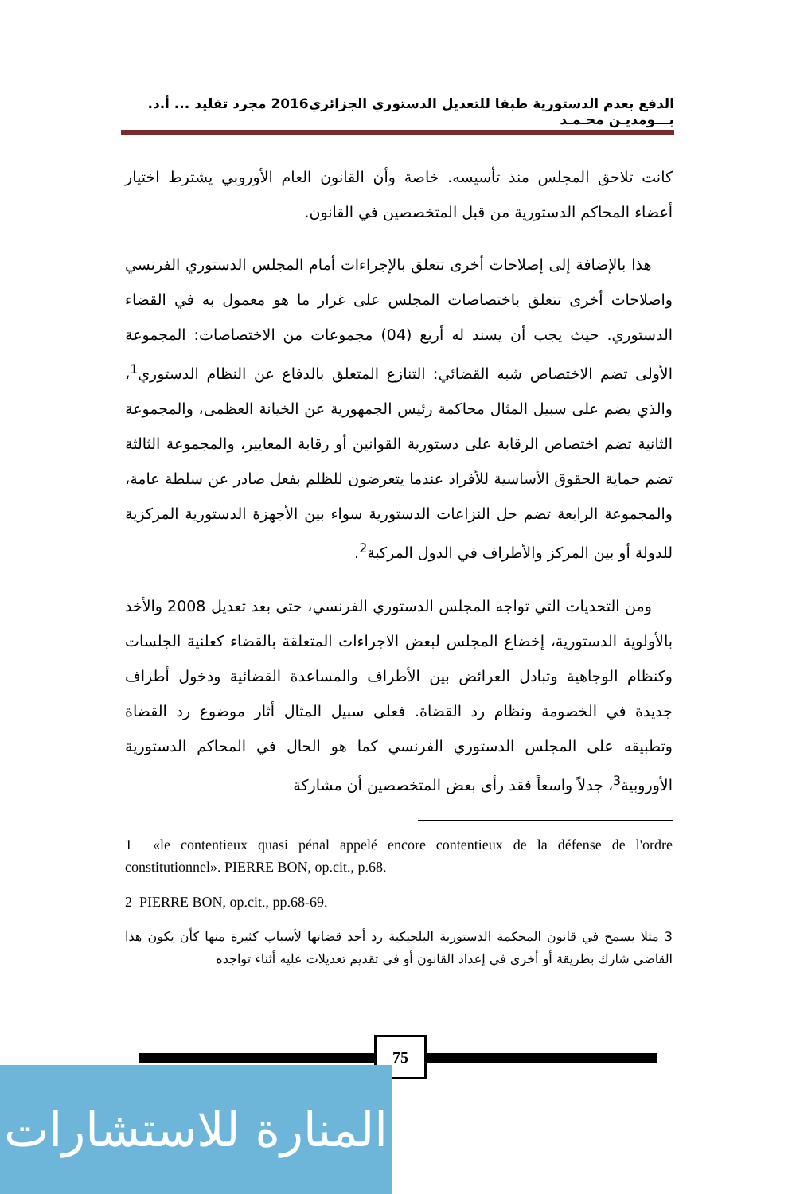الدفع بعدم الدستورية طبقا للتعديل الدستوري الجزائري2016 مجرد تقليد ... أ.د. بـــومديـن محـمـد
كانت تلاحق المجلس منذ تأسيسه. خاصة وأن القانون العام الأوروبي يشترط اختيار أعضاء المحاكم الدستورية من قبل المتخصصين في القانون.
هذا بالإضافة إلى إصلاحات أخرى تتعلق بالإجراءات أمام المجلس الدستوري الفرنسي واصلاحات أخرى تتعلق باختصاصات المجلس على غرار ما هو معمول به في القضاء الدستوري. حيث يجب أن يسند له أربع (04) مجموعات من الاختصاصات: المجموعة الأولى تضم الاختصاص شبه القضائي: التنازع المتعلق بالدفاع عن النظام الدستوري<sup>1</sup>، والذي يضم على سبيل المثال محاكمة رئيس الجمهورية عن الخيانة العظمى، والمجموعة الثانية تضم اختصاص الرقابة على دستورية القوانين أو رقابة المعايير، والمجموعة الثالثة تضم حماية الحقوق الأساسية للأفراد عندما يتعرضون للظلم بفعل صادر عن سلطة عامة، والمجموعة الرابعة تضم حل النزاعات الدستورية سواء بين الأجهزة الدستورية المركزية للدولة أو بين المركز والأطراف في الدول المركبة<sup>2</sup>.
ومن التحديات التي تواجه المجلس الدستوري الفرنسي، حتى بعد تعديل 2008 والأخذ بالأولوية الدستورية، إخضاع المجلس لبعض الاجراءات المتعلقة بالقضاء كعلنية الجلسات وكنظام الوجاهية وتبادل العرائض بين الأطراف والمساعدة القضائية ودخول أطراف جديدة في الخصومة ونظام رد القضاة. فعلى سبيل المثال أثار موضوع رد القضاة وتطبيقه على المجلس الدستوري الفرنسي كما هو الحال في المحاكم الدستورية الأوروبية<sup>3</sup>، جدلاً واسعاً فقد رأى بعض المتخصصين أن مشاركة
1 «le contentieux quasi pénal appelé encore contentieux de la défense de l'ordre constitutionnel». PIERRE BON, op.cit., p.68.
2 PIERRE BON, op.cit., pp.68-69.
3 مثلا يسمح في قانون المحكمة الدستورية البلجيكية رد أحد قضاتها لأسباب كثيرة منها كأن يكون هذا القاضي شارك بطريقة أو أخرى في إعداد القانون أو في تقديم تعديلات عليه أثناء تواجده
75
المنارة للاستشارات